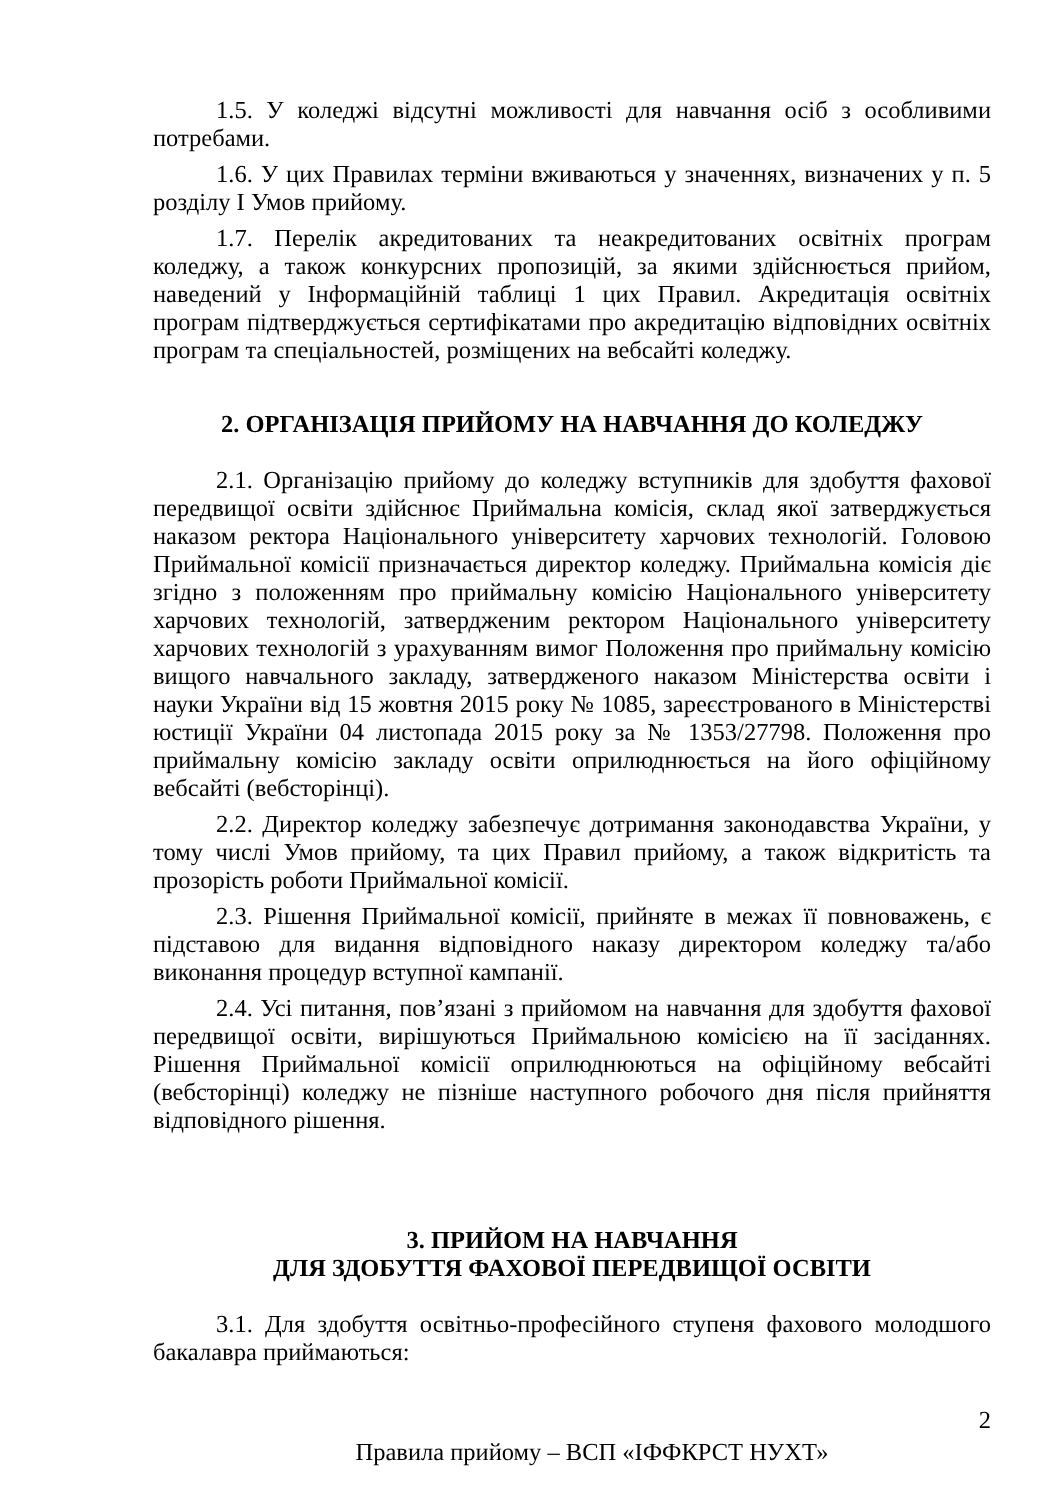1.5. У коледжі відсутні можливості для навчання осіб з особливими потребами.
1.6. У цих Правилах терміни вживаються у значеннях, визначених у п. 5 розділу І Умов прийому.
1.7. Перелік акредитованих та неакредитованих освітніх програм коледжу, а також конкурсних пропозицій, за якими здійснюється прийом, наведений у Інформаційній таблиці 1 цих Правил. Акредитація освітніх програм підтверджується сертифікатами про акредитацію відповідних освітніх програм та спеціальностей, розміщених на вебсайті коледжу.
2. ОРГАНІЗАЦІЯ ПРИЙОМУ НА НАВЧАННЯ ДО КОЛЕДЖУ
2.1. Організацію прийому до коледжу вступників для здобуття фахової передвищої освіти здійснює Приймальна комісія, склад якої затверджується наказом ректора Національного університету харчових технологій. Головою Приймальної комісії призначається директор коледжу. Приймальна комісія діє згідно з положенням про приймальну комісію Національного університету харчових технологій, затвердженим ректором Національного університету харчових технологій з урахуванням вимог Положення про приймальну комісію вищого навчального закладу, затвердженого наказом Міністерства освіти і науки України від 15 жовтня 2015 року № 1085, зареєстрованого в Міністерстві юстиції України 04 листопада 2015 року за № 1353/27798. Положення про приймальну комісію закладу освіти оприлюднюється на його офіційному вебсайті (вебсторінці).
2.2. Директор коледжу забезпечує дотримання законодавства України, у тому числі Умов прийому, та цих Правил прийому, а також відкритість та прозорість роботи Приймальної комісії.
2.3. Рішення Приймальної комісії, прийняте в межах її повноважень, є підставою для видання відповідного наказу директором коледжу та/або виконання процедур вступної кампанії.
2.4. Усі питання, пов’язані з прийомом на навчання для здобуття фахової передвищої освіти, вирішуються Приймальною комісією на її засіданнях. Рішення Приймальної комісії оприлюднюються на офіційному вебсайті (вебсторінці) коледжу не пізніше наступного робочого дня після прийняття відповідного рішення.
3. ПРИЙОМ НА НАВЧАННЯ
ДЛЯ ЗДОБУТТЯ ФАХОВОЇ ПЕРЕДВИЩОЇ ОСВІТИ
3.1. Для здобуття освітньо-професійного ступеня фахового молодшого бакалавра приймаються:
2
Правила прийому – ВСП «ІФФКРСТ НУХТ»